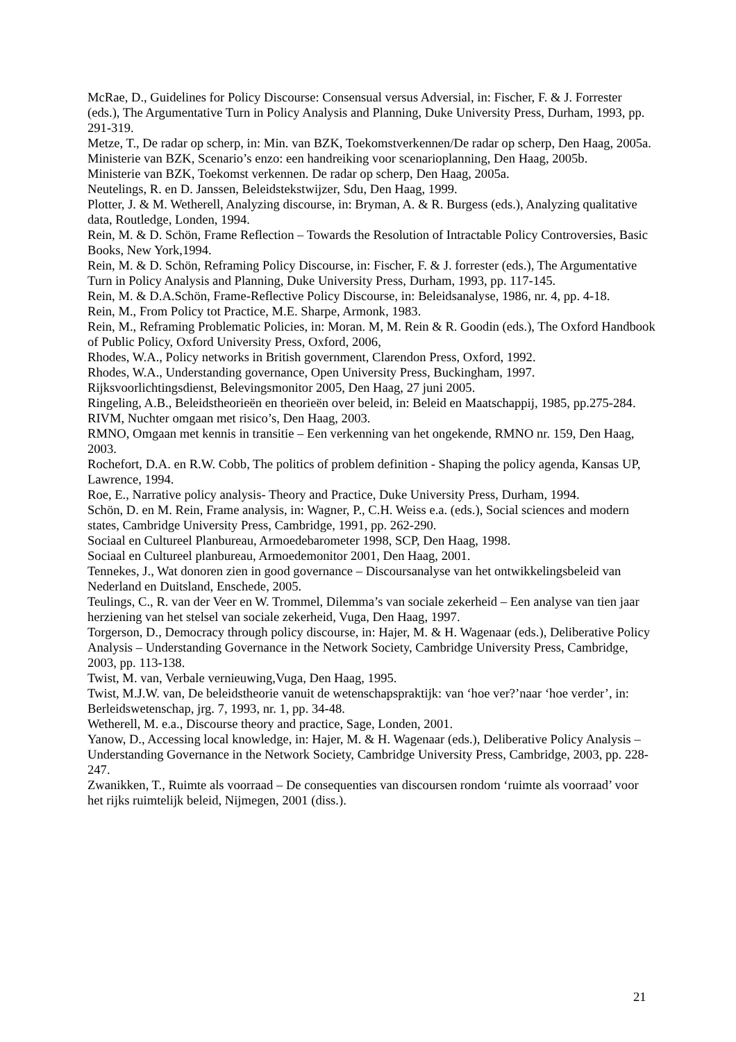McRae, D., Guidelines for Policy Discourse: Consensual versus Adversial, in: Fischer, F. & J. Forrester (eds.), The Argumentative Turn in Policy Analysis and Planning, Duke University Press, Durham, 1993, pp. 291-319.
Metze, T., De radar op scherp, in: Min. van BZK, Toekomstverkennen/De radar op scherp, Den Haag, 2005a.
Ministerie van BZK, Scenario’s enzo: een handreiking voor scenarioplanning, Den Haag, 2005b.
Ministerie van BZK, Toekomst verkennen. De radar op scherp, Den Haag, 2005a.
Neutelings, R. en D. Janssen, Beleidstekstwijzer, Sdu, Den Haag, 1999.
Plotter, J. & M. Wetherell, Analyzing discourse, in: Bryman, A. & R. Burgess (eds.), Analyzing qualitative data, Routledge, Londen, 1994.
Rein, M. & D. Schön, Frame Reflection – Towards the Resolution of Intractable Policy Controversies, Basic Books, New York,1994.
Rein, M. & D. Schön, Reframing Policy Discourse, in: Fischer, F. & J. forrester (eds.), The Argumentative Turn in Policy Analysis and Planning, Duke University Press, Durham, 1993, pp. 117-145.
Rein, M. & D.A.Schön, Frame-Reflective Policy Discourse, in: Beleidsanalyse, 1986, nr. 4, pp. 4-18.
Rein, M., From Policy tot Practice, M.E. Sharpe, Armonk, 1983.
Rein, M., Reframing Problematic Policies, in: Moran. M, M. Rein & R. Goodin (eds.), The Oxford Handbook of Public Policy, Oxford University Press, Oxford, 2006,
Rhodes, W.A., Policy networks in British government, Clarendon Press, Oxford, 1992.
Rhodes, W.A., Understanding governance, Open University Press, Buckingham, 1997.
Rijksvoorlichtingsdienst, Belevingsmonitor 2005, Den Haag, 27 juni 2005.
Ringeling, A.B., Beleidstheorieën en theorieën over beleid, in: Beleid en Maatschappij, 1985, pp.275-284.
RIVM, Nuchter omgaan met risico’s, Den Haag, 2003.
RMNO, Omgaan met kennis in transitie – Een verkenning van het ongekende, RMNO nr. 159, Den Haag, 2003.
Rochefort, D.A. en R.W. Cobb, The politics of problem definition - Shaping the policy agenda, Kansas UP, Lawrence, 1994.
Roe, E., Narrative policy analysis- Theory and Practice, Duke University Press, Durham, 1994.
Schön, D. en M. Rein, Frame analysis, in: Wagner, P., C.H. Weiss e.a. (eds.), Social sciences and modern states, Cambridge University Press, Cambridge, 1991, pp. 262-290.
Sociaal en Cultureel Planbureau, Armoedebarometer 1998, SCP, Den Haag, 1998.
Sociaal en Cultureel planbureau, Armoedemonitor 2001, Den Haag, 2001.
Tennekes, J., Wat donoren zien in good governance – Discoursanalyse van het ontwikkelingsbeleid van Nederland en Duitsland, Enschede, 2005.
Teulings, C., R. van der Veer en W. Trommel, Dilemma’s van sociale zekerheid – Een analyse van tien jaar herziening van het stelsel van sociale zekerheid, Vuga, Den Haag, 1997.
Torgerson, D., Democracy through policy discourse, in: Hajer, M. & H. Wagenaar (eds.), Deliberative Policy Analysis – Understanding Governance in the Network Society, Cambridge University Press, Cambridge, 2003, pp. 113-138.
Twist, M. van, Verbale vernieuwing,Vuga, Den Haag, 1995.
Twist, M.J.W. van, De beleidstheorie vanuit de wetenschapspraktijk: van ‘hoe ver?’naar ‘hoe verder’, in: Berleidswetenschap, jrg. 7, 1993, nr. 1, pp. 34-48.
Wetherell, M. e.a., Discourse theory and practice, Sage, Londen, 2001.
Yanow, D., Accessing local knowledge, in: Hajer, M. & H. Wagenaar (eds.), Deliberative Policy Analysis – Understanding Governance in the Network Society, Cambridge University Press, Cambridge, 2003, pp. 228-247.
Zwanikken, T., Ruimte als voorraad – De consequenties van discoursen rondom ‘ruimte als voorraad’ voor het rijks ruimtelijk beleid, Nijmegen, 2001 (diss.).
21